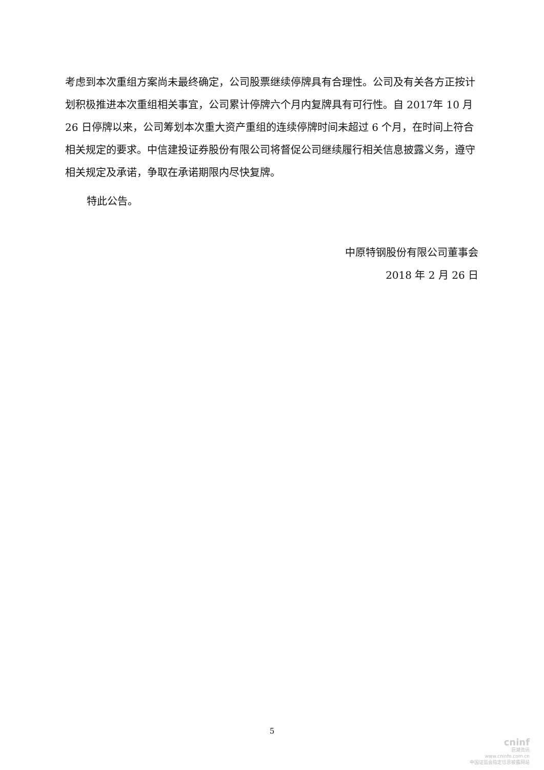考虑到本次重组方案尚未最终确定，公司股票继续停牌具有合理性。公司及有关各方正按计划积极推进本次重组相关事宜，公司累计停牌六个月内复牌具有可行性。自 2017年 10 月 26 日停牌以来，公司筹划本次重大资产重组的连续停牌时间未超过 6 个月，在时间上符合相关规定的要求。中信建投证券股份有限公司将督促公司继续履行相关信息披露义务，遵守相关规定及承诺，争取在承诺期限内尽快复牌。
特此公告。
中原特钢股份有限公司董事会
2018 年 2 月 26 日
5
cninf
巨潮资讯
www.cninfo.com.cn
中国证监会指定信息披露网站